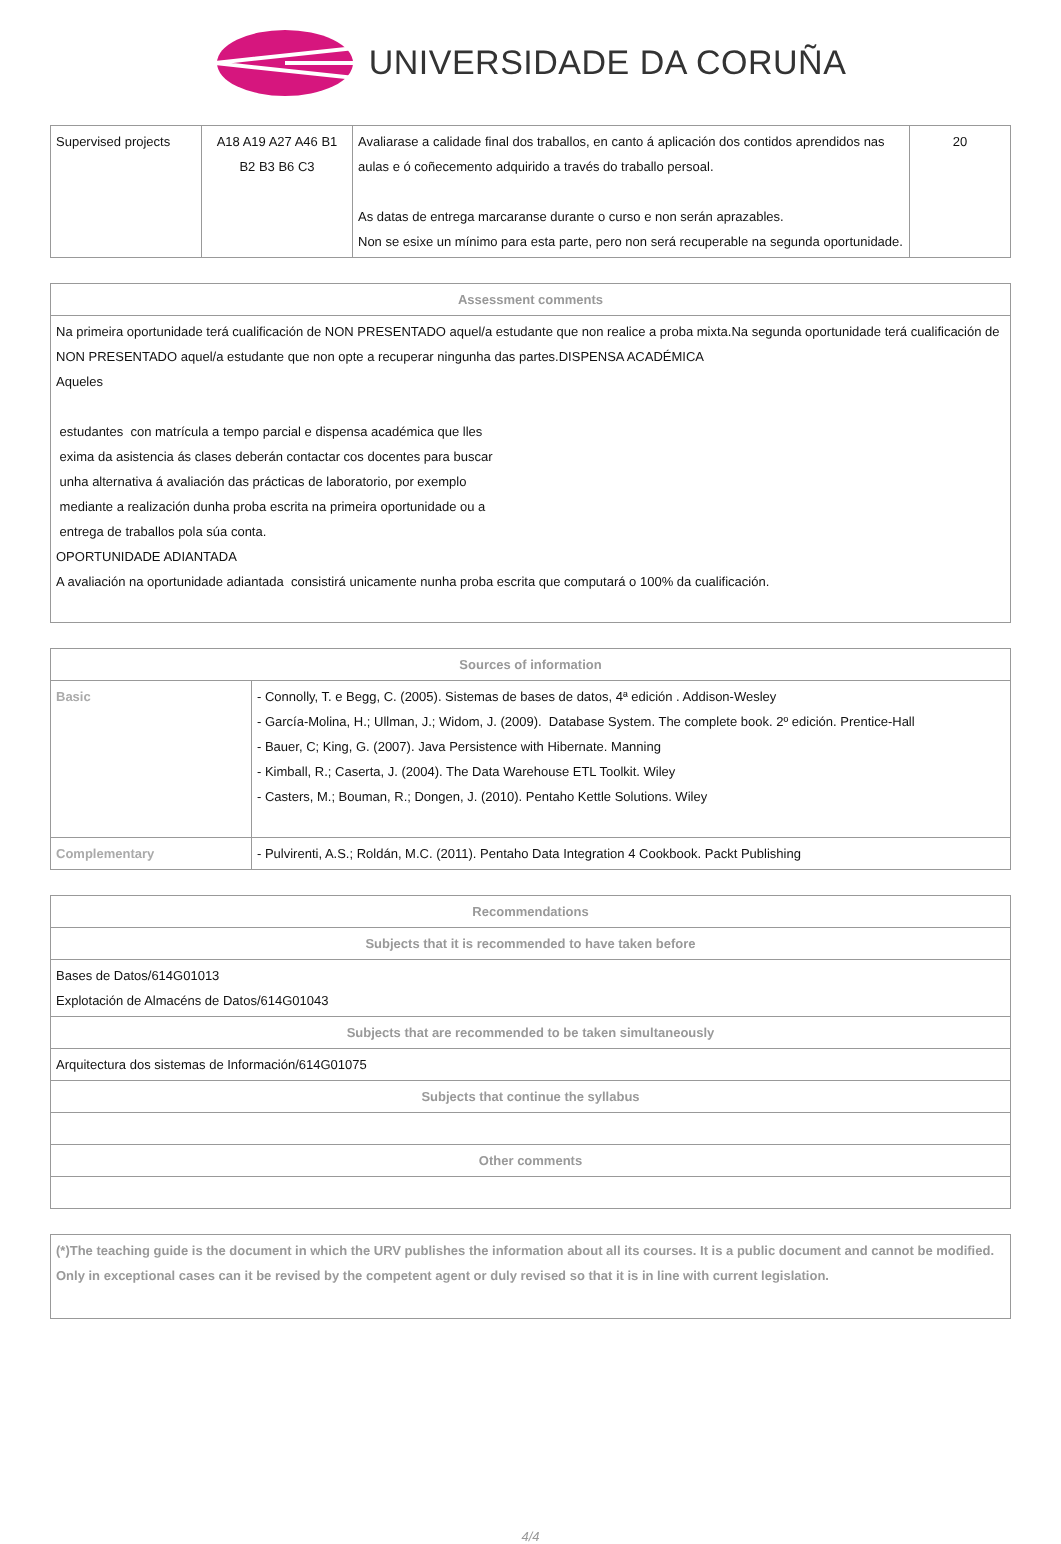UNIVERSIDADE DA CORUÑA
| Supervised projects | A18 A19 A27 A46 B1 B2 B3 B6 C3 | Avaliarase a calidade final dos traballos, en canto á aplicación dos contidos aprendidos nas aulas e ó coñecemento adquirido a través do traballo persoal. As datas de entrega marcaranse durante o curso e non serán aprazables. Non se esixe un mínimo para esta parte, pero non será recuperable na segunda oportunidade. | 20 |
| Assessment comments |
| --- |
| Na primeira oportunidade terá cualificación de NON PRESENTADO aquel/a estudante que non realice a proba mixta.Na segunda oportunidade terá cualificación de NON PRESENTADO aquel/a estudante que non opte a recuperar ningunha das partes.DISPENSA ACADÉMICA Aqueles estudantes con matrícula a tempo parcial e dispensa académica que lles exima da asistencia ás clases deberán contactar cos docentes para buscar unha alternativa á avaliación das prácticas de laboratorio, por exemplo mediante a realización dunha proba escrita na primeira oportunidade ou a entrega de traballos pola súa conta. OPORTUNIDADE ADIANTADA A avaliación na oportunidade adiantada consistirá unicamente nunha proba escrita que computará o 100% da cualificación. |
| Sources of information | |
| --- | --- |
| Basic | - Connolly, T. e Begg, C. (2005). Sistemas de bases de datos, 4ª edición . Addison-Wesley - García-Molina, H.; Ullman, J.; Widom, J. (2009). Database System. The complete book. 2º edición. Prentice-Hall - Bauer, C; King, G. (2007). Java Persistence with Hibernate. Manning - Kimball, R.; Caserta, J. (2004). The Data Warehouse ETL Toolkit. Wiley - Casters, M.; Bouman, R.; Dongen, J. (2010). Pentaho Kettle Solutions. Wiley |
| Complementary | - Pulvirenti, A.S.; Roldán, M.C. (2011). Pentaho Data Integration 4 Cookbook. Packt Publishing |
| Recommendations |
| --- |
| Subjects that it is recommended to have taken before |
| Bases de Datos/614G01013 Explotación de Almacéns de Datos/614G01043 |
| Subjects that are recommended to be taken simultaneously |
| Arquitectura dos sistemas de Información/614G01075 |
| Subjects that continue the syllabus |
| Other comments |
(*)The teaching guide is the document in which the URV publishes the information about all its courses. It is a public document and cannot be modified. Only in exceptional cases can it be revised by the competent agent or duly revised so that it is in line with current legislation.
4/4